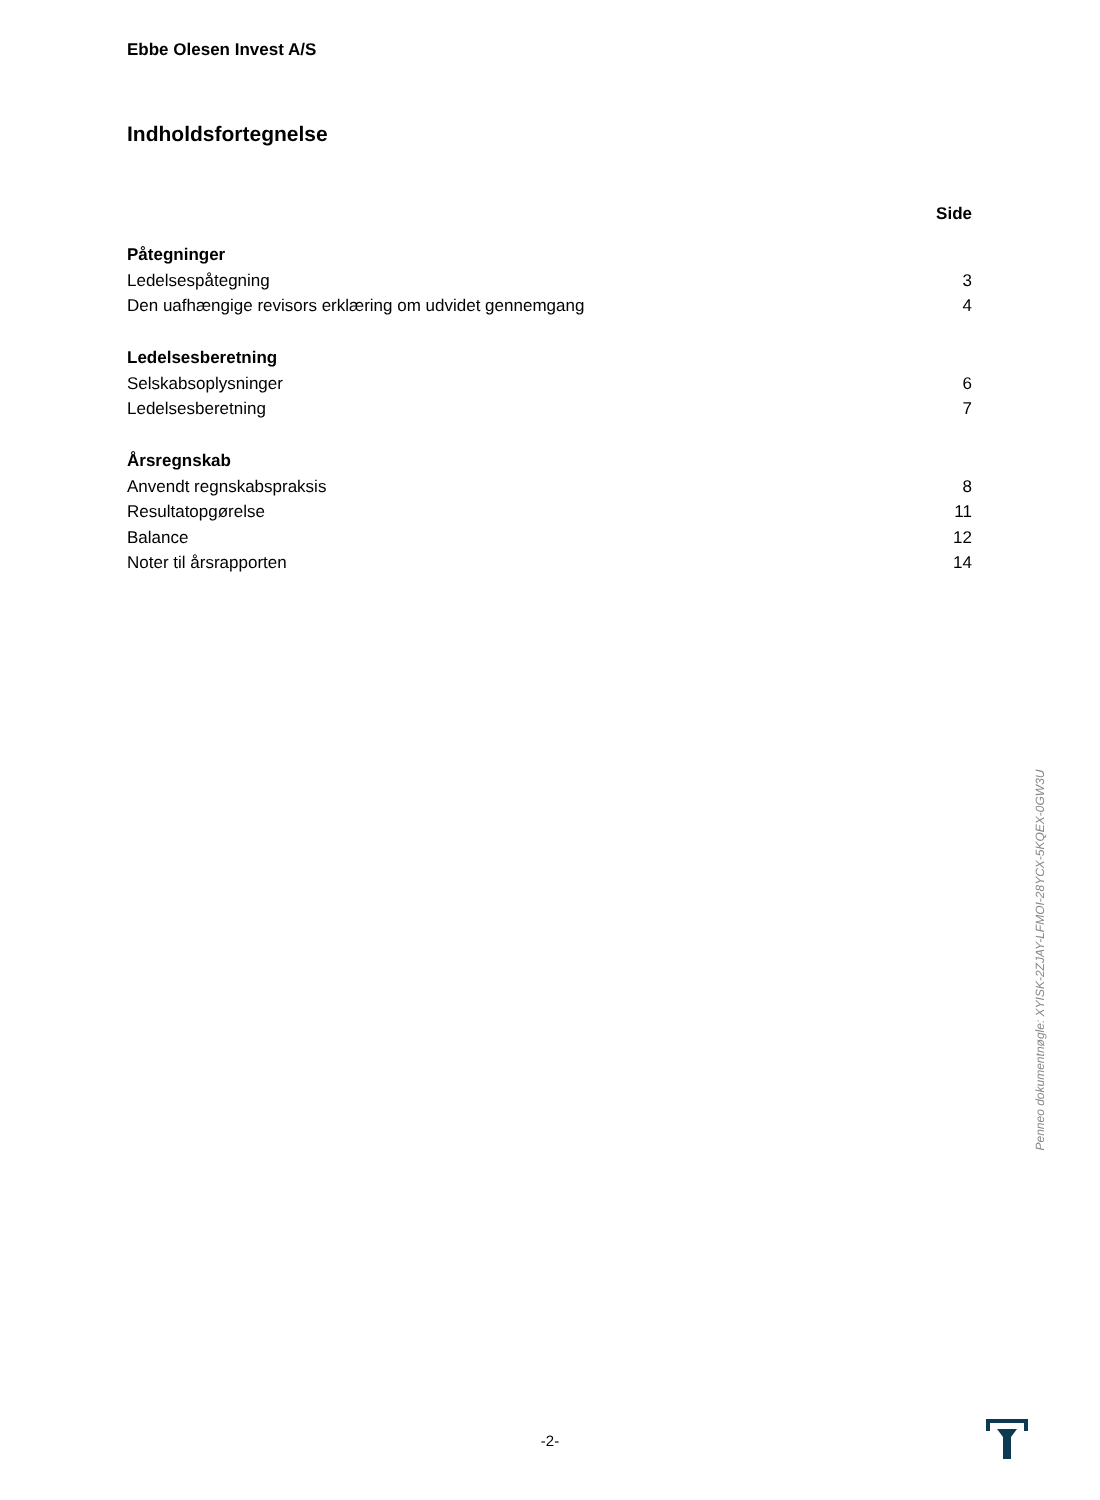Ebbe Olesen Invest A/S
Indholdsfortegnelse
| | Side |
| Påtegninger | |
| Ledelsespåtegning | 3 |
| Den uafhængige revisors erklæring om udvidet gennemgang | 4 |
| Ledelsesberetning | |
| Selskabsoplysninger | 6 |
| Ledelsesberetning | 7 |
| Årsregnskab | |
| Anvendt regnskabspraksis | 8 |
| Resultatopgørelse | 11 |
| Balance | 12 |
| Noter til årsrapporten | 14 |
Penneo dokumentnøgle: XYISK-2ZJAY-LFMOI-28YCX-5KQEX-0GW3U
-2-